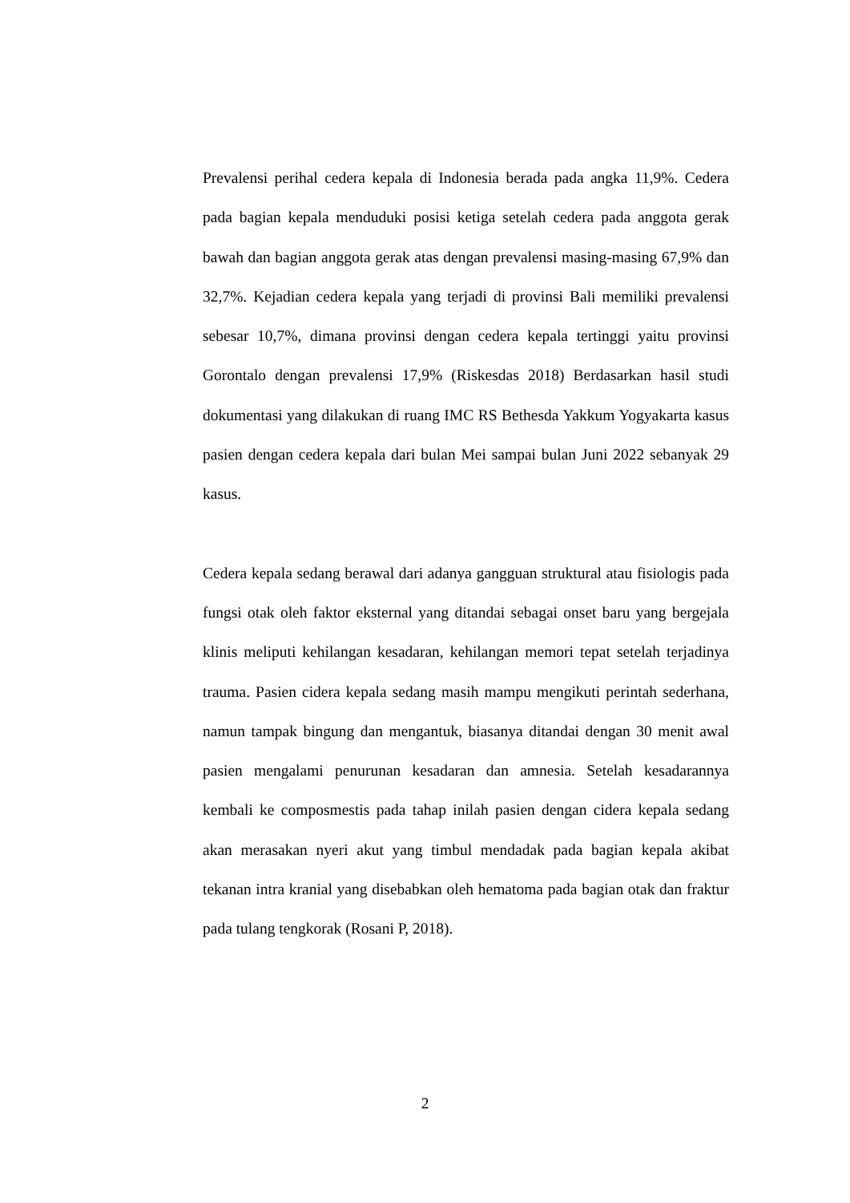Prevalensi perihal cedera kepala di Indonesia berada pada angka 11,9%. Cedera pada bagian kepala menduduki posisi ketiga setelah cedera pada anggota gerak bawah dan bagian anggota gerak atas dengan prevalensi masing-masing 67,9% dan 32,7%. Kejadian cedera kepala yang terjadi di provinsi Bali memiliki prevalensi sebesar 10,7%, dimana provinsi dengan cedera kepala tertinggi yaitu provinsi Gorontalo dengan prevalensi 17,9% (Riskesdas 2018) Berdasarkan hasil studi dokumentasi yang dilakukan di ruang IMC RS Bethesda Yakkum Yogyakarta kasus pasien dengan cedera kepala dari bulan Mei sampai bulan Juni 2022 sebanyak 29 kasus.
Cedera kepala sedang berawal dari adanya gangguan struktural atau fisiologis pada fungsi otak oleh faktor eksternal yang ditandai sebagai onset baru yang bergejala klinis meliputi kehilangan kesadaran, kehilangan memori tepat setelah terjadinya trauma. Pasien cidera kepala sedang masih mampu mengikuti perintah sederhana, namun tampak bingung dan mengantuk, biasanya ditandai dengan 30 menit awal pasien mengalami penurunan kesadaran dan amnesia. Setelah kesadarannya kembali ke composmestis pada tahap inilah pasien dengan cidera kepala sedang akan merasakan nyeri akut yang timbul mendadak pada bagian kepala akibat tekanan intra kranial yang disebabkan oleh hematoma pada bagian otak dan fraktur pada tulang tengkorak (Rosani P, 2018).
2